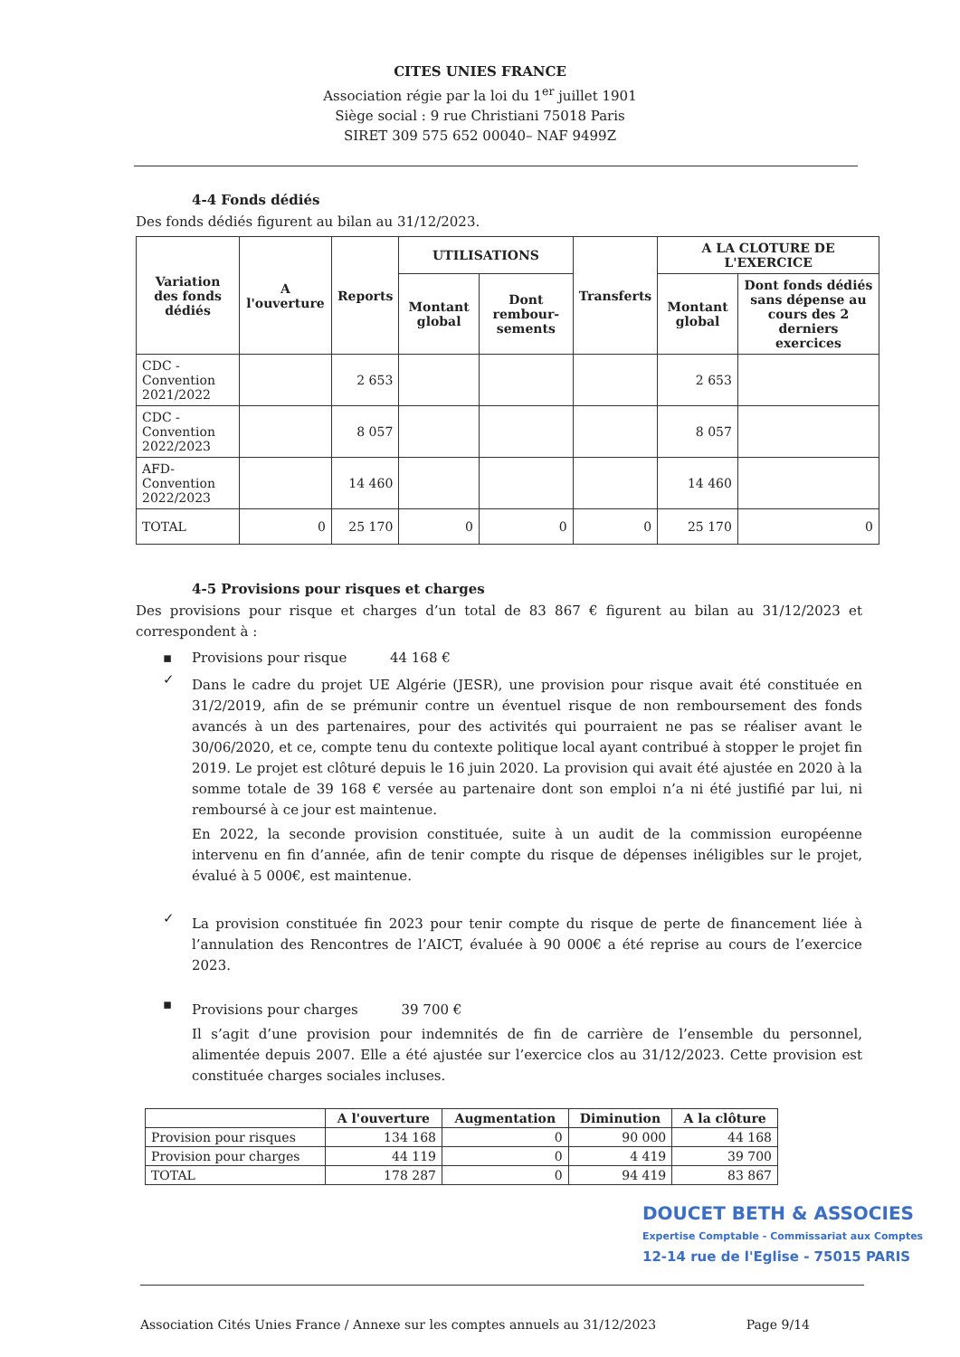CITES UNIES FRANCE
Association régie par la loi du 1<sup>er</sup> juillet 1901
Siège social : 9 rue Christiani 75018 Paris
SIRET 309 575 652 00040– NAF 9499Z
4-4 Fonds dédiés
Des fonds dédiés figurent au bilan au 31/12/2023.
| Variation des fonds dédiés | A l'ouverture | Reports | UTILISATIONS | | Transferts | A LA CLOTURE DE L'EXERCICE | |
| --- | --- | --- | --- | --- | --- | --- | --- |
| | | | Montant global | Dont rembour-sements | | Montant global | Dont fonds dédiés sans dépense au cours des 2 derniers exercices |
| CDC - Convention 2021/2022 | | 2 653 | | | | 2 653 | |
| CDC - Convention 2022/2023 | | 8 057 | | | | 8 057 | |
| AFD- Convention 2022/2023 | | 14 460 | | | | 14 460 | |
| TOTAL | 0 | 25 170 | 0 | 0 | 0 | 25 170 | 0 |
4-5 Provisions pour risques et charges
Des provisions pour risque et charges d’un total de 83 867 € figurent au bilan au 31/12/2023 et correspondent à :
▪ Provisions pour risque 44 168 €
✓
Dans le cadre du projet UE Algérie (JESR), une provision pour risque avait été constituée en 31/2/2019, afin de se prémunir contre un éventuel risque de non remboursement des fonds avancés à un des partenaires, pour des activités qui pourraient ne pas se réaliser avant le 30/06/2020, et ce, compte tenu du contexte politique local ayant contribué à stopper le projet fin 2019. Le projet est clôturé depuis le 16 juin 2020. La provision qui avait été ajustée en 2020 à la somme totale de 39 168 € versée au partenaire dont son emploi n’a ni été justifié par lui, ni remboursé à ce jour est maintenue.
En 2022, la seconde provision constituée, suite à un audit de la commission européenne intervenu en fin d’année, afin de tenir compte du risque de dépenses inéligibles sur le projet, évalué à 5 000€, est maintenue.
✓
La provision constituée fin 2023 pour tenir compte du risque de perte de financement liée à l’annulation des Rencontres de l’AICT, évaluée à 90 000€ a été reprise au cours de l’exercice 2023.
▪
Provisions pour charges 39 700 €
Il s’agit d’une provision pour indemnités de fin de carrière de l’ensemble du personnel, alimentée depuis 2007. Elle a été ajustée sur l’exercice clos au 31/12/2023. Cette provision est constituée charges sociales incluses.
| | A l'ouverture | Augmentation | Diminution | A la clôture |
| --- | --- | --- | --- | --- |
| Provision pour risques | 134 168 | 0 | 90 000 | 44 168 |
| Provision pour charges | 44 119 | 0 | 4 419 | 39 700 |
| TOTAL | 178 287 | 0 | 94 419 | 83 867 |
DOUCET BETH & ASSOCIES
Expertise Comptable - Commissariat aux Comptes
12-14 rue de l'Eglise - 75015 PARIS
Association Cités Unies France / Annexe sur les comptes annuels au 31/12/2023 Page 9/14